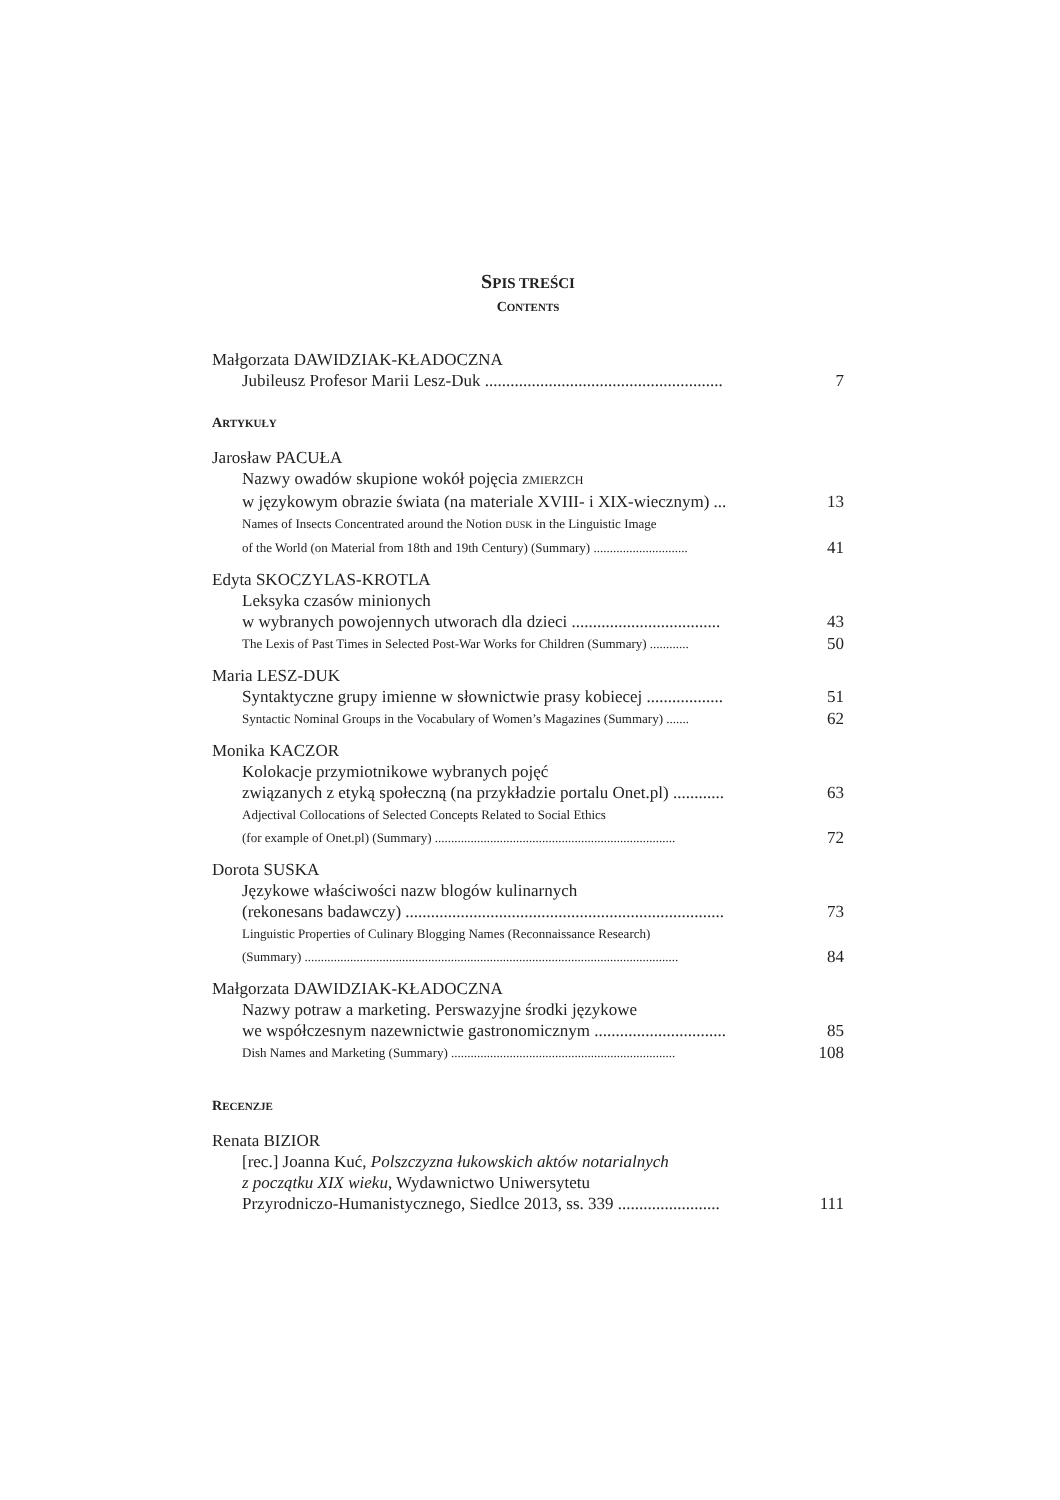SPIS TREŚCI
CONTENTS
Małgorzata DAWIDZIAK-KŁADOCZNA
Jubileusz Profesor Marii Lesz-Duk ........................................................ 7
ARTYKUŁY
Jarosław PACUŁA
Nazwy owadów skupione wokół pojęcia ZMIERZCH
w językowym obrazie świata (na materiale XVIII- i XIX-wiecznym) ... 13
Names of Insects Concentrated around the Notion DUSK in the Linguistic Image
of the World (on Material from 18th and 19th Century) (Summary) ............................. 41
Edyta SKOCZYLAS-KROTLA
Leksyka czasów minionych
w wybranych powojennych utworach dla dzieci ................................... 43
The Lexis of Past Times in Selected Post-War Works for Children (Summary) ............ 50
Maria LESZ-DUK
Syntaktyczne grupy imienne w słownictwie prasy kobiecej .................. 51
Syntactic Nominal Groups in the Vocabulary of Women’s Magazines (Summary) ....... 62
Monika KACZOR
Kolokacje przymiotnikowe wybranych pojęć
związanych z etyką społeczną (na przykładzie portalu Onet.pl) ............ 63
Adjectival Collocations of Selected Concepts Related to Social Ethics
(for example of Onet.pl) (Summary) .......................................................................... 72
Dorota SUSKA
Językowe właściwości nazw blogów kulinarnych
(rekonesans badawczy) ........................................................................... 73
Linguistic Properties of Culinary Blogging Names (Reconnaissance Research)
(Summary) ................................................................................................................... 84
Małgorzata DAWIDZIAK-KŁADOCZNA
Nazwy potraw a marketing. Perswazyjne środki językowe
we współczesnym nazewnictwie gastronomicznym ............................... 85
Dish Names and Marketing (Summary) ..................................................................... 108
RECENZJE
Renata BIZIOR
[rec.] Joanna Kuć, Polszczyzna łukowskich aktów notarialnych
z początku XIX wieku, Wydawnictwo Uniwersytetu
Przyrodniczo-Humanistycznego, Siedlce 2013, ss. 339 ........................ 111